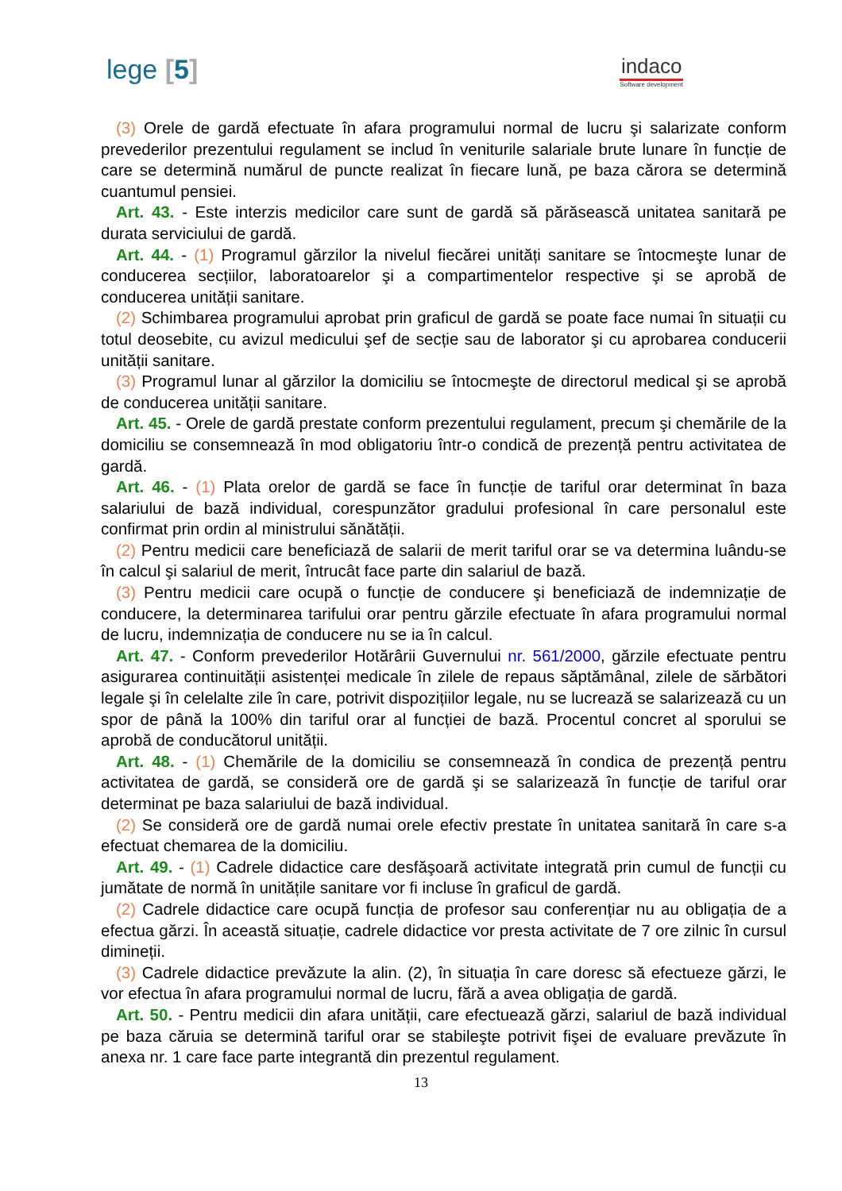lege [5]
indaco
Software development
(3) Orele de gardă efectuate în afara programului normal de lucru şi salarizate conform prevederilor prezentului regulament se includ în veniturile salariale brute lunare în funcție de care se determină numărul de puncte realizat în fiecare lună, pe baza cărora se determină cuantumul pensiei.
Art. 43. - Este interzis medicilor care sunt de gardă să părăsească unitatea sanitară pe durata serviciului de gardă.
Art. 44. - (1) Programul gărzilor la nivelul fiecărei unități sanitare se întocmeşte lunar de conducerea secțiilor, laboratoarelor şi a compartimentelor respective şi se aprobă de conducerea unității sanitare.
(2) Schimbarea programului aprobat prin graficul de gardă se poate face numai în situații cu totul deosebite, cu avizul medicului şef de secție sau de laborator şi cu aprobarea conducerii unității sanitare.
(3) Programul lunar al gărzilor la domiciliu se întocmeşte de directorul medical şi se aprobă de conducerea unității sanitare.
Art. 45. - Orele de gardă prestate conform prezentului regulament, precum şi chemările de la domiciliu se consemnează în mod obligatoriu într-o condică de prezență pentru activitatea de gardă.
Art. 46. - (1) Plata orelor de gardă se face în funcție de tariful orar determinat în baza salariului de bază individual, corespunzător gradului profesional în care personalul este confirmat prin ordin al ministrului sănătății.
(2) Pentru medicii care beneficiază de salarii de merit tariful orar se va determina luându-se în calcul şi salariul de merit, întrucât face parte din salariul de bază.
(3) Pentru medicii care ocupă o funcție de conducere şi beneficiază de indemnizație de conducere, la determinarea tarifului orar pentru gărzile efectuate în afara programului normal de lucru, indemnizația de conducere nu se ia în calcul.
Art. 47. - Conform prevederilor Hotărârii Guvernului nr. 561/2000, gărzile efectuate pentru asigurarea continuității asistenței medicale în zilele de repaus săptămânal, zilele de sărbători legale şi în celelalte zile în care, potrivit dispozițiilor legale, nu se lucrează se salarizează cu un spor de până la 100% din tariful orar al funcției de bază. Procentul concret al sporului se aprobă de conducătorul unității.
Art. 48. - (1) Chemările de la domiciliu se consemnează în condica de prezență pentru activitatea de gardă, se consideră ore de gardă şi se salarizează în funcție de tariful orar determinat pe baza salariului de bază individual.
(2) Se consideră ore de gardă numai orele efectiv prestate în unitatea sanitară în care s-a efectuat chemarea de la domiciliu.
Art. 49. - (1) Cadrele didactice care desfăşoară activitate integrată prin cumul de funcții cu jumătate de normă în unitățile sanitare vor fi incluse în graficul de gardă.
(2) Cadrele didactice care ocupă funcția de profesor sau conferențiar nu au obligația de a efectua gărzi. În această situație, cadrele didactice vor presta activitate de 7 ore zilnic în cursul dimineții.
(3) Cadrele didactice prevăzute la alin. (2), în situația în care doresc să efectueze gărzi, le vor efectua în afara programului normal de lucru, fără a avea obligația de gardă.
Art. 50. - Pentru medicii din afara unității, care efectuează gărzi, salariul de bază individual pe baza căruia se determină tariful orar se stabileşte potrivit fişei de evaluare prevăzute în anexa nr. 1 care face parte integrantă din prezentul regulament.
13